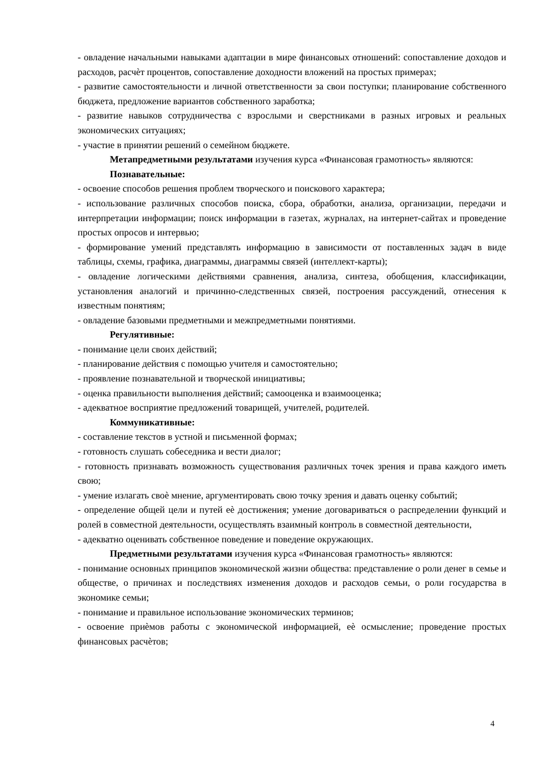- овладение начальными навыками адаптации в мире финансовых отношений: сопоставление доходов и расходов, расчѐт процентов, сопоставление доходности вложений на простых примерах;
- развитие самостоятельности и личной ответственности за свои поступки; планирование собственного бюджета, предложение вариантов собственного заработка;
- развитие навыков сотрудничества с взрослыми и сверстниками в разных игровых и реальных экономических ситуациях;
- участие в принятии решений о семейном бюджете.
Метапредметными результатами изучения курса «Финансовая грамотность» являются:
Познавательные:
- освоение способов решения проблем творческого и поискового характера;
- использование различных способов поиска, сбора, обработки, анализа, организации, передачи и интерпретации информации; поиск информации в газетах, журналах, на интернет-сайтах и проведение простых опросов и интервью;
- формирование умений представлять информацию в зависимости от поставленных задач в виде таблицы, схемы, графика, диаграммы, диаграммы связей (интеллект-карты);
- овладение логическими действиями сравнения, анализа, синтеза, обобщения, классификации, установления аналогий и причинно-следственных связей, построения рассуждений, отнесения к известным понятиям;
- овладение базовыми предметными и межпредметными понятиями.
Регулятивные:
- понимание цели своих действий;
- планирование действия с помощью учителя и самостоятельно;
- проявление познавательной и творческой инициативы;
- оценка правильности выполнения действий; самооценка и взаимооценка;
- адекватное восприятие предложений товарищей, учителей, родителей.
Коммуникативные:
- составление текстов в устной и письменной формах;
- готовность слушать собеседника и вести диалог;
- готовность признавать возможность существования различных точек зрения и права каждого иметь свою;
- умение излагать своѐ мнение, аргументировать свою точку зрения и давать оценку событий;
- определение общей цели и путей еѐ достижения; умение договариваться о распределении функций и ролей в совместной деятельности, осуществлять взаимный контроль в совместной деятельности,
- адекватно оценивать собственное поведение и поведение окружающих.
Предметными результатами изучения курса «Финансовая грамотность» являются:
- понимание основных принципов экономической жизни общества: представление о роли денег в семье и обществе, о причинах и последствиях изменения доходов и расходов семьи, о роли государства в экономике семьи;
- понимание и правильное использование экономических терминов;
- освоение приѐмов работы с экономической информацией, еѐ осмысление; проведение простых финансовых расчѐтов;
4